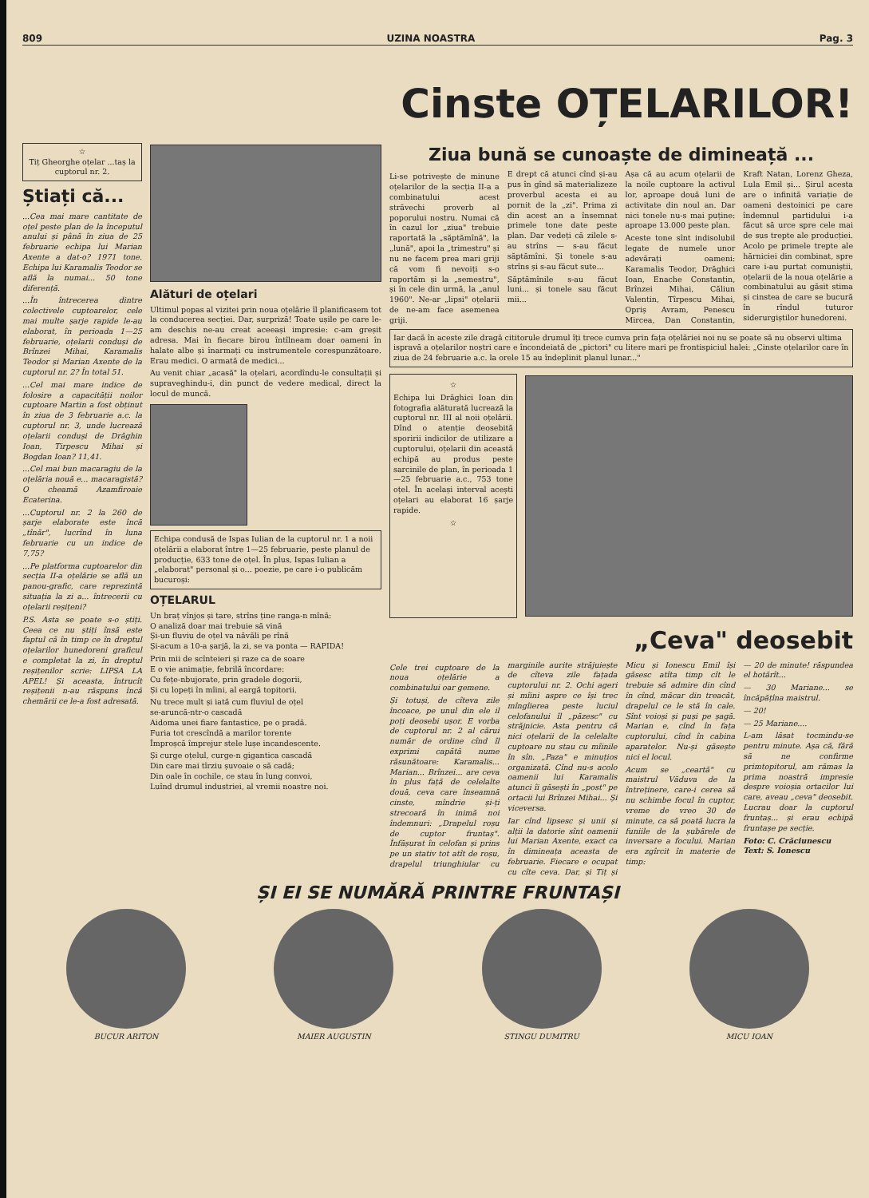809 UZINA NOASTRA Pag. 3
Cinste OȚELARILOR!
☆
Tiț Gheorghe oțelar ...taș la cuptorul nr. 2.
Știați că...
...Cea mai mare cantitate de oțel peste plan de la începutul anului și până în ziua de 25 februarie echipa lui Marian Axente a dat-o? 1971 tone. Echipa lui Karamalis Teodor se află la numai... 50 tone diferență.
...În întrecerea dintre colectivele cuptoarelor, cele mai multe șarje rapide le-au elaborat, în perioada 1—25 februarie, oțelarii conduși de Brînzei Mihai, Karamalis Teodor și Marian Axente de la cuptorul nr. 2? În total 51.
...Cel mai mare indice de folosire a capacității noilor cuptoare Martin a fost obținut în ziua de 3 februarie a.c. la cuptorul nr. 3, unde lucrează oțelarii conduși de Drăghin Ioan, Tirpescu Mihai și Bogdan Ioan? 11,41.
...Cel mai bun macaragiu de la oțelăria nouă e... macaragistă? O cheamă Azamfiroaie Ecaterina.
...Cuptorul nr. 2 la 260 de șarje elaborate este încă „tînăr", lucrînd în luna februarie cu un indice de 7,75?
...Pe platforma cuptoarelor din secția II-a oțelărie se află un panou-grafic, care reprezintă situația la zi a... întrecerii cu oțelarii reșițeni?
P.S. Asta se poate s-o știți. Ceea ce nu știți însă este faptul că în timp ce în dreptul oțelarilor hunedoreni graficul e completat la zi, în dreptul reșițenilor scrie: LIPSA LA APEL! Și aceasta, întrucît reșițenii n-au răspuns încă chemării ce le-a fost adresată.
Alături de oțelari
Ultimul popas al vizitei prin noua oțelărie îl planificasem tot la conducerea secției. Dar, surpriză! Toate ușile pe care le-am deschis ne-au creat aceeași impresie: c-am greșit adresa. Mai în fiecare birou întîlneam doar oameni în halate albe și înarmați cu instrumentele corespunzătoare. Erau medici. O armată de medici...
Au venit chiar „acasă" la oțelari, acordîndu-le consultații și supraveghindu-i, din punct de vedere medical, direct la locul de muncă.
Echipa condusă de Ispas Iulian de la cuptorul nr. 1 a noii oțelării a elaborat între 1—25 februarie, peste planul de producție, 633 tone de oțel. În plus, Ispas Iulian a „elaborat" personal și o... poezie, pe care i-o publicăm bucuroși:
OȚELARUL
Un braț vînjos și tare, strîns ține ranga-n mînă:
O analiză doar mai trebuie să vină
Și-un fluviu de oțel va năvăli pe rînă
Și-acum a 10-a șarjă, la zi, se va ponta — RAPIDA!
Prin mii de scînteieri și raze ca de soare
E o vie animație, febrilă încordare:
Cu fețe-nbujorate, prin gradele dogorii,
Și cu lopeți în mîini, al eargă topitorii.
Nu trece mult și iată cum fluviul de oțel
se-aruncă-ntr-o cascadă
Aidoma unei fiare fantastice, pe o pradă.
Furia tot crescîndă a marilor torente
Împroșcă împrejur stele lușe incandescente.
Și curge oțelul, curge-n gigantica cascadă
Din care mai tîrziu șuvoaie o să cadă;
Din oale în cochile, ce stau în lung convoi,
Luînd drumul industriei, al vremii noastre noi.
Ziua bună se cunoaște de dimineață ...
Li-se potrivește de minune oțelarilor de la secția II-a a combinatului acest străvechi proverb al poporului nostru. Numai că în cazul lor „ziua" trebuie raportată la „săptămînă", la „lună", apoi la „trimestru" și nu ne facem prea mari griji că vom fi nevoiți s-o raportăm și la „semestru", și în cele din urmă, la „anul 1960". Ne-ar „lipsi" oțelarii de ne-am face asemenea griji.
E drept că atunci cînd și-au pus în gînd să materializeze proverbul acesta ei au pornit de la „zi". Prima zi din acest an a însemnat primele tone date peste plan. Dar vedeți că zilele s-au strîns — s-au făcut săptămîni. Și tonele s-au strîns și s-au făcut sute...
Săptămînile s-au făcut luni... și tonele sau făcut mii...
Așa că au acum oțelarii de la noile cuptoare la activul lor, aproape două luni de activitate din noul an. Dar nici tonele nu-s mai puține: aproape 13.000 peste plan.
Aceste tone sînt indisolubil legate de numele unor adevărați oameni: Karamalis Teodor, Drăghici Ioan, Enache Constantin, Brînzei Mihai, Căliun Valentin, Tîrpescu Mihai, Opriș Avram, Penescu Mircea, Dan Constantin, Kraft Natan, Lorenz Gheza, Lula Emil și... Șirul acesta are o infinită variație de oameni destoinici pe care îndemnul partidului i-a făcut să urce spre cele mai de sus trepte ale producției. Acolo pe primele trepte ale hărniciei din combinat, spre care i-au purtat comuniștii, oțelarii de la noua oțelărie a combinatului au găsit stima și cinstea de care se bucură în rîndul tuturor siderurgiștilor hunedoreni.
Iar dacă în aceste zile dragă cititorule drumul îți trece cumva prin fața oțelăriei noi nu se poate să nu observi ultima ispravă a oțelarilor noștri care e încondeiată de „pictori" cu litere mari pe frontispiciul halei: „Cinste oțelarilor care în ziua de 24 februarie a.c. la orele 15 au îndeplinit planul lunar..."
☆
Echipa lui Drăghici Ioan din fotografia alăturată lucrează la cuptorul nr. III al noii oțelării. Dînd o atenție deosebită sporirii indicilor de utilizare a cuptorului, oțelarii din această echipă au produs peste sarcinile de plan, în perioada 1—25 februarie a.c., 753 tone oțel. În același interval acești oțelari au elaborat 16 șarje rapide.
☆
„Ceva" deosebit
Cele trei cuptoare de la noua oțelărie a combinatului oar gemene.
Și totuși, de cîteva zile încoace, pe unul din ele il poți deosebi ușor. E vorba de cuptorul nr. 2 al cărui număr de ordine cînd îl exprimi capătă nume răsunătoare: Karamalis... Marian... Brînzei... are ceva în plus față de celelalte două, ceva care înseamnă cinste, mîndrie și-ți strecoară în inimă noi îndemnuri: „Drapelul roșu de cuptor fruntaș". Înfășurat în celofan și prins pe un stativ tot atît de roșu, drapelul triunghiular cu marginile aurite străjuiește de cîteva zile fațada cuptorului nr. 2. Ochi ageri și mîini aspre ce își trec mîngîierea peste luciul celofanului îl „păzesc" cu străjnicie. Asta pentru că nici oțelarii de la celelalte cuptoare nu stau cu mîinile în sîn. „Paza" e minuțios organizată. Cînd nu-s acolo oamenii lui Karamalis atunci îi găsești în „post" pe ortacii lui Brînzei Mihai... Și viceversa.
Iar cînd lipsesc și unii și alții la datorie sînt oamenii lui Marian Axente, exact ca în dimineața aceasta de februarie. Fiecare e ocupat cu cîte ceva. Dar, și Tiț și Micu și Ionescu Emil își găsesc atîta timp cît le trebuie să admire din cînd în cînd, măcar din treacăt, drapelul ce le stă în cale. Sînt voioși și puși pe șagă. Marian e, cînd în fața cuptorului, cînd în cabina aparatelor. Nu-și găsește nici el locul.
Acum se „ceartă" cu maistrul Văduva de la întreținere, care-i cerea să nu schimbe focul în cuptor, vreme de vreo 30 de minute, ca să poată lucra la funiile de la șubărele de inversare a focului. Marian era zgîrcit în materie de timp:
— 20 de minute! răspundea el hotărît...
— 30 Mariane... se încăpățîna maistrul.
— 20!
— 25 Mariane....
L-am lăsat tocmindu-se pentru minute. Așa că, fără să ne confirme primtopitorul, am rămas la prima noastră impresie despre voioșia ortacilor lui care, aveau „ceva" deosebit. Lucrau doar la cuptorul fruntaș... și erau echipă fruntașe pe secție.
Foto: C. Crăciunescu
Text: S. Ionescu
ȘI EI SE NUMĂRĂ PRINTRE FRUNTAȘI
BUCUR ARITON MAIER AUGUSTIN STINGU DUMITRU MICU IOAN